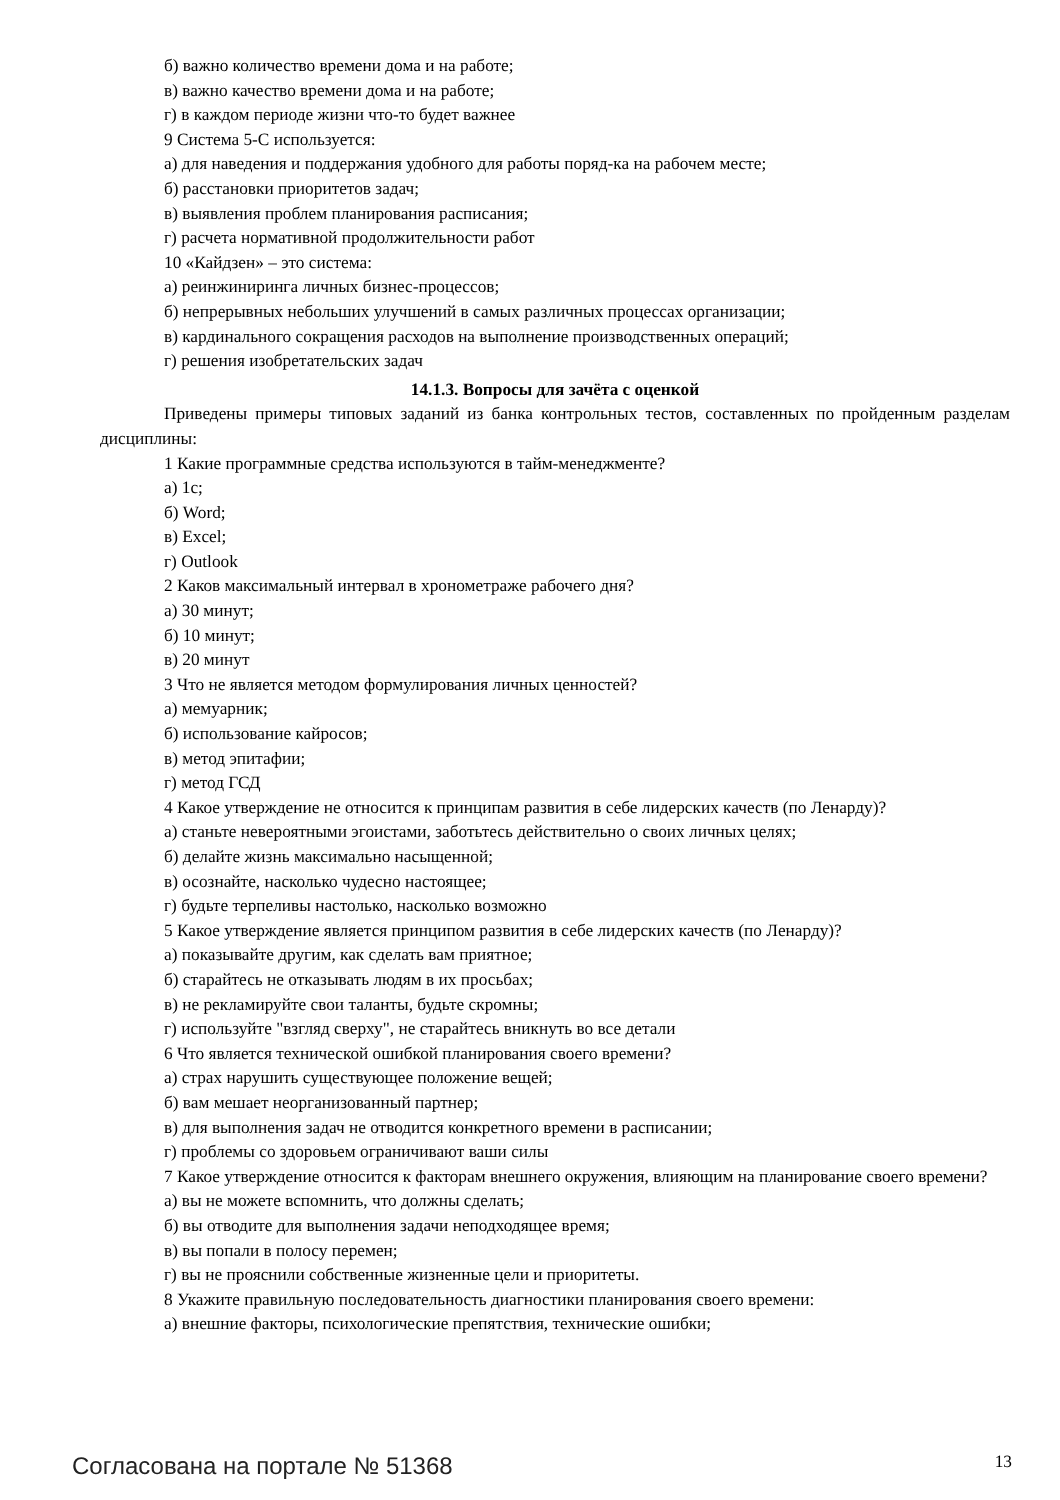б) важно количество времени дома и на работе;
в) важно качество времени дома и на работе;
г) в каждом периоде жизни что-то будет важнее
9 Система 5-С используется:
а) для наведения и поддержания удобного для работы поряд-ка на рабочем месте;
б) расстановки приоритетов задач;
в) выявления проблем планирования расписания;
г) расчета нормативной продолжительности работ
10 «Кайдзен» – это система:
а) реинжиниринга личных бизнес-процессов;
б) непрерывных небольших улучшений в самых различных процессах организации;
в) кардинального сокращения расходов на выполнение производственных операций;
г) решения изобретательских задач
14.1.3. Вопросы для зачёта с оценкой
Приведены примеры типовых заданий из банка контрольных тестов, составленных по пройденным разделам дисциплины:
1 Какие программные средства используются в тайм-менеджменте?
а) 1с;
б) Word;
в) Excel;
г) Outlook
2 Каков максимальный интервал в хронометраже рабочего дня?
а) 30 минут;
б) 10 минут;
в) 20 минут
3 Что не является методом формулирования личных ценностей?
а) мемуарник;
б) использование кайросов;
в) метод эпитафии;
г) метод ГСД
4 Какое утверждение не относится к принципам развития в себе лидерских качеств (по Ленарду)?
а) станьте невероятными эгоистами, заботьтесь действительно о своих личных целях;
б) делайте жизнь максимально насыщенной;
в) осознайте, насколько чудесно настоящее;
г) будьте терпеливы настолько, насколько возможно
5 Какое утверждение является принципом развития в себе лидерских качеств (по Ленарду)?
а) показывайте другим, как сделать вам приятное;
б) старайтесь не отказывать людям в их просьбах;
в) не рекламируйте свои таланты, будьте скромны;
г) используйте "взгляд сверху", не старайтесь вникнуть во все детали
6 Что является технической ошибкой планирования своего времени?
а) страх нарушить существующее положение вещей;
б) вам мешает неорганизованный партнер;
в) для выполнения задач не отводится конкретного времени в расписании;
г) проблемы со здоровьем ограничивают ваши силы
7 Какое утверждение относится к факторам внешнего окружения, влияющим на планирование своего времени?
а) вы не можете вспомнить, что должны сделать;
б) вы отводите для выполнения задачи неподходящее время;
в) вы попали в полосу перемен;
г) вы не прояснили собственные жизненные цели и приоритеты.
8 Укажите правильную последовательность диагностики планирования своего времени:
а) внешние факторы, психологические препятствия, технические ошибки;
Согласована на портале № 51368 13